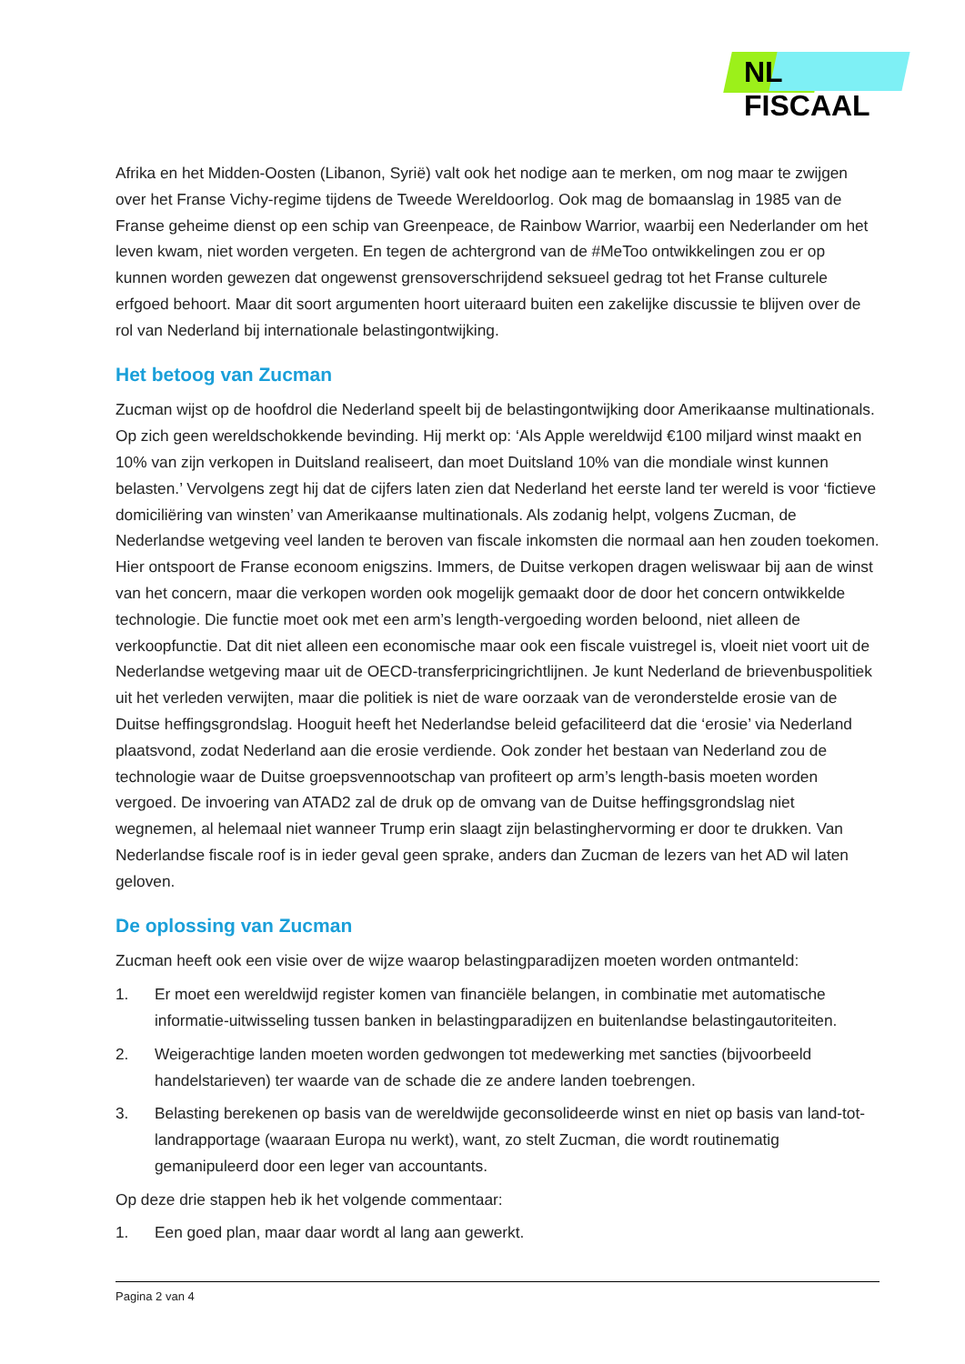NL FISCAAL
Afrika en het Midden-Oosten (Libanon, Syrië) valt ook het nodige aan te merken, om nog maar te zwijgen over het Franse Vichy-regime tijdens de Tweede Wereldoorlog. Ook mag de bomaanslag in 1985 van de Franse geheime dienst op een schip van Greenpeace, de Rainbow Warrior, waarbij een Nederlander om het leven kwam, niet worden vergeten. En tegen de achtergrond van de #MeToo ontwikkelingen zou er op kunnen worden gewezen dat ongewenst grensoverschrijdend seksueel gedrag tot het Franse culturele erfgoed behoort. Maar dit soort argumenten hoort uiteraard buiten een zakelijke discussie te blijven over de rol van Nederland bij internationale belastingontwijking.
Het betoog van Zucman
Zucman wijst op de hoofdrol die Nederland speelt bij de belastingontwijking door Amerikaanse multinationals. Op zich geen wereldschokkende bevinding. Hij merkt op: ‘Als Apple wereldwijd €100 miljard winst maakt en 10% van zijn verkopen in Duitsland realiseert, dan moet Duitsland 10% van die mondiale winst kunnen belasten.’ Vervolgens zegt hij dat de cijfers laten zien dat Nederland het eerste land ter wereld is voor ‘fictieve domiciliëring van winsten’ van Amerikaanse multinationals. Als zodanig helpt, volgens Zucman, de Nederlandse wetgeving veel landen te beroven van fiscale inkomsten die normaal aan hen zouden toekomen. Hier ontspoort de Franse econoom enigszins. Immers, de Duitse verkopen dragen weliswaar bij aan de winst van het concern, maar die verkopen worden ook mogelijk gemaakt door de door het concern ontwikkelde technologie. Die functie moet ook met een arm’s length-vergoeding worden beloond, niet alleen de verkoopfunctie. Dat dit niet alleen een economische maar ook een fiscale vuistregel is, vloeit niet voort uit de Nederlandse wetgeving maar uit de OECD-transferpricingrichtlijnen. Je kunt Nederland de brievenbuspolitiek uit het verleden verwijten, maar die politiek is niet de ware oorzaak van de veronderstelde erosie van de Duitse heffingsgrondslag. Hooguit heeft het Nederlandse beleid gefaciliteerd dat die ‘erosie’ via Nederland plaatsvond, zodat Nederland aan die erosie verdiende. Ook zonder het bestaan van Nederland zou de technologie waar de Duitse groepsvennootschap van profiteert op arm’s length-basis moeten worden vergoed. De invoering van ATAD2 zal de druk op de omvang van de Duitse heffingsgrondslag niet wegnemen, al helemaal niet wanneer Trump erin slaagt zijn belastinghervorming er door te drukken. Van Nederlandse fiscale roof is in ieder geval geen sprake, anders dan Zucman de lezers van het AD wil laten geloven.
De oplossing van Zucman
Zucman heeft ook een visie over de wijze waarop belastingparadijzen moeten worden ontmanteld:
1. Er moet een wereldwijd register komen van financiële belangen, in combinatie met automatische informatie-uitwisseling tussen banken in belastingparadijzen en buitenlandse belastingautoriteiten.
2. Weigerachtige landen moeten worden gedwongen tot medewerking met sancties (bijvoorbeeld handelstarieven) ter waarde van de schade die ze andere landen toebrengen.
3. Belasting berekenen op basis van de wereldwijde geconsolideerde winst en niet op basis van land-tot-landrapportage (waaraan Europa nu werkt), want, zo stelt Zucman, die wordt routinematig gemanipuleerd door een leger van accountants.
Op deze drie stappen heb ik het volgende commentaar:
1. Een goed plan, maar daar wordt al lang aan gewerkt.
Pagina 2 van 4